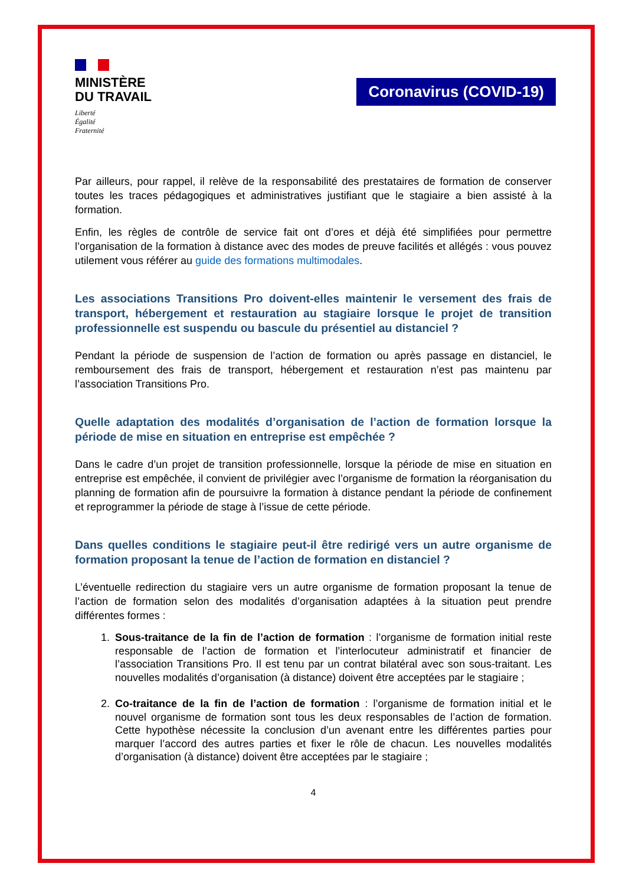MINISTÈRE
DU TRAVAIL
Liberté
Égalité
Fraternité
Coronavirus (COVID-19)
Par ailleurs, pour rappel, il relève de la responsabilité des prestataires de formation de conserver toutes les traces pédagogiques et administratives justifiant que le stagiaire a bien assisté à la formation.
Enfin, les règles de contrôle de service fait ont d’ores et déjà été simplifiées pour permettre l’organisation de la formation à distance avec des modes de preuve facilités et allégés : vous pouvez utilement vous référer au guide des formations multimodales.
Les associations Transitions Pro doivent-elles maintenir le versement des frais de transport, hébergement et restauration au stagiaire lorsque le projet de transition professionnelle est suspendu ou bascule du présentiel au distanciel ?
Pendant la période de suspension de l’action de formation ou après passage en distanciel, le remboursement des frais de transport, hébergement et restauration n’est pas maintenu par l’association Transitions Pro.
Quelle adaptation des modalités d’organisation de l’action de formation lorsque la période de mise en situation en entreprise est empêchée ?
Dans le cadre d’un projet de transition professionnelle, lorsque la période de mise en situation en entreprise est empêchée, il convient de privilégier avec l’organisme de formation la réorganisation du planning de formation afin de poursuivre la formation à distance pendant la période de confinement et reprogrammer la période de stage à l’issue de cette période.
Dans quelles conditions le stagiaire peut-il être redirigé vers un autre organisme de formation proposant la tenue de l’action de formation en distanciel ?
L’éventuelle redirection du stagiaire vers un autre organisme de formation proposant la tenue de l’action de formation selon des modalités d’organisation adaptées à la situation peut prendre différentes formes :
1. Sous-traitance de la fin de l’action de formation : l’organisme de formation initial reste responsable de l’action de formation et l’interlocuteur administratif et financier de l’association Transitions Pro. Il est tenu par un contrat bilatéral avec son sous-traitant. Les nouvelles modalités d’organisation (à distance) doivent être acceptées par le stagiaire ;
2. Co-traitance de la fin de l’action de formation : l’organisme de formation initial et le nouvel organisme de formation sont tous les deux responsables de l’action de formation. Cette hypothèse nécessite la conclusion d’un avenant entre les différentes parties pour marquer l’accord des autres parties et fixer le rôle de chacun. Les nouvelles modalités d’organisation (à distance) doivent être acceptées par le stagiaire ;
4